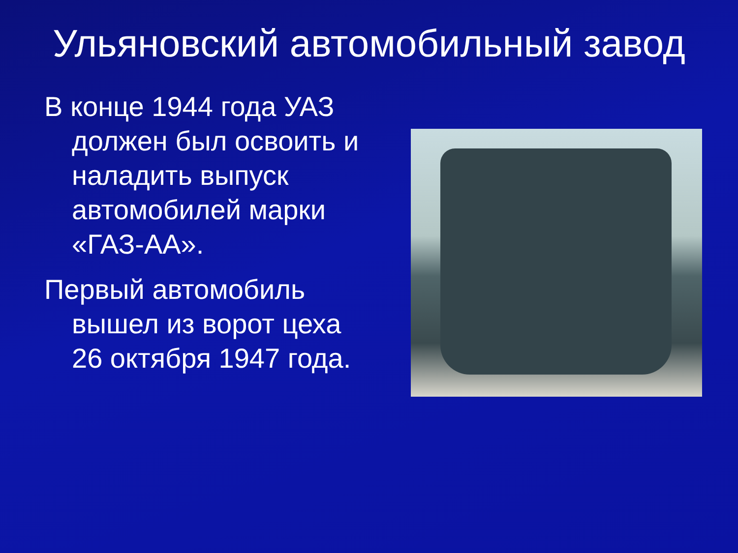Ульяновский автомобильный завод
В конце 1944 года УАЗ должен был освоить и наладить выпуск автомобилей марки «ГАЗ-АА».
Первый автомобиль вышел из ворот цеха 26 октября 1947 года.